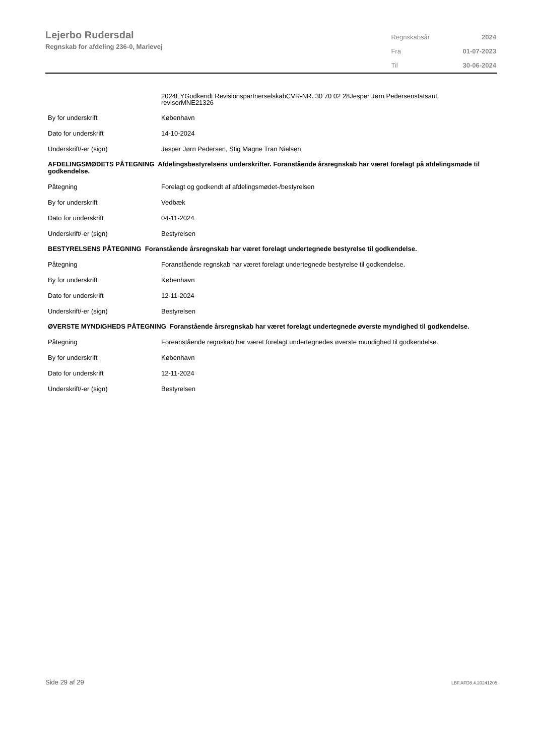Lejerbo Rudersdal
Regnskab for afdeling 236-0, Marievej
| Regnskabsår | 2024 |
| Fra | 01-07-2023 |
| Til | 30-06-2024 |
| | 2024EYGodkendt RevisionspartnerselskabCVR-NR. 30 70 02 28Jesper Jørn Pedersenstatsaut. revisorMNE21326 |
| By for underskrift | København |
| Dato for underskrift | 14-10-2024 |
| Underskrift/-er (sign) | Jesper Jørn Pedersen, Stig Magne Tran Nielsen |
| AFDELINGSMØDETS PÅTEGNING Afdelingsbestyrelsens underskrifter. Foranstående årsregnskab har været forelagt på afdelingsmøde til godkendelse. | |
| Påtegning | Forelagt og godkendt af afdelingsmødet-/bestyrelsen |
| By for underskrift | Vedbæk |
| Dato for underskrift | 04-11-2024 |
| Underskrift/-er (sign) | Bestyrelsen |
| BESTYRELSENS PÅTEGNING Foranstående årsregnskab har været forelagt undertegnede bestyrelse til godkendelse. | |
| Påtegning | Foranstående regnskab har været forelagt undertegnede bestyrelse til godkendelse. |
| By for underskrift | København |
| Dato for underskrift | 12-11-2024 |
| Underskrift/-er (sign) | Bestyrelsen |
| ØVERSTE MYNDIGHEDS PÅTEGNING Foranstående årsregnskab har været forelagt undertegnede øverste myndighed til godkendelse. | |
| Påtegning | Foreanstående regnskab har været forelagt undertegnedes øverste mundighed til godkendelse. |
| By for underskrift | København |
| Dato for underskrift | 12-11-2024 |
| Underskrift/-er (sign) | Bestyrelsen |
Side 29 af 29 LBF.AFD8.4.20241205